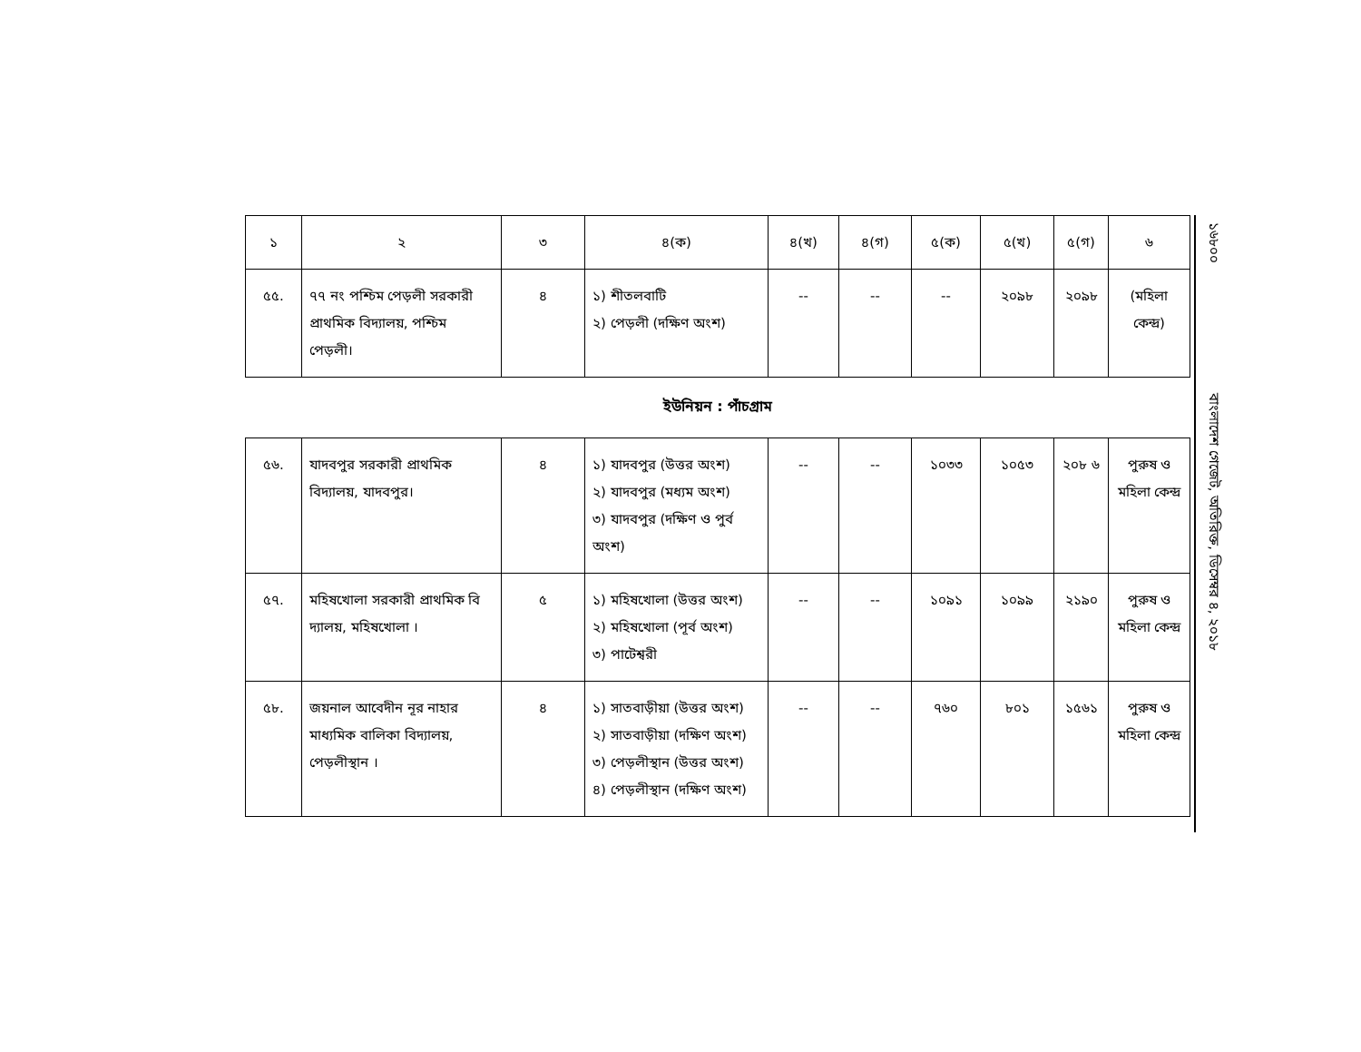১৬৮০০ বাংলাদেশ গেজেট, অতিরিক্ত, ডিসেম্বর ৪, ২০১৮
| ১ | ২ | ৩ | ৪(ক) | ৪(খ) | ৪(গ) | ৫(ক) | ৫(খ) | ৫(গ) | ৬ |
| --- | --- | --- | --- | --- | --- | --- | --- | --- | --- |
| ৫৫. | ৭৭ নং পশ্চিম পেড়লী সরকারী প্রাথমিক বিদ্যালয়, পশ্চিম পেড়লী। | ৪ | ১) শীতলবাটি ২) পেড়লী (দক্ষিণ অংশ) | -- | -- | -- | ২০৯৮ | ২০৯৮ | (মহিলা কেন্দ্র) |
ইউনিয়ন : পাঁচগ্রাম
| ৫৬. | যাদবপুর সরকারী প্রাথমিক বিদ্যালয়, যাদবপুর। | ৪ | ১) যাদবপুর (উত্তর অংশ) ২) যাদবপুর (মধ্যম অংশ) ৩) যাদবপুর (দক্ষিণ ও পুর্ব অংশ) | -- | -- | ১০৩৩ | ১০৫৩ | ২০৮ ৬ | পুরুষ ও মহিলা কেন্দ্র |
| ৫৭. | মহিষখোলা সরকারী প্রাথমিক বি দ্যালয়, মহিষখোলা । | ৫ | ১) মহিষখোলা (উত্তর অংশ) ২) মহিষখোলা (পূর্ব অংশ) ৩) পাটেশ্বরী | -- | -- | ১০৯১ | ১০৯৯ | ২১৯০ | পুরুষ ও মহিলা কেন্দ্র |
| ৫৮. | জয়নাল আবেদীন নূর নাহার মাধ্যমিক বালিকা বিদ্যালয়, পেড়লীস্থান । | ৪ | ১) সাতবাড়ীয়া (উত্তর অংশ) ২) সাতবাড়ীয়া (দক্ষিণ অংশ) ৩) পেড়লীস্থান (উত্তর অংশ) ৪) পেড়লীস্থান (দক্ষিণ অংশ) | -- | -- | ৭৬০ | ৮০১ | ১৫৬১ | পুরুষ ও মহিলা কেন্দ্র |